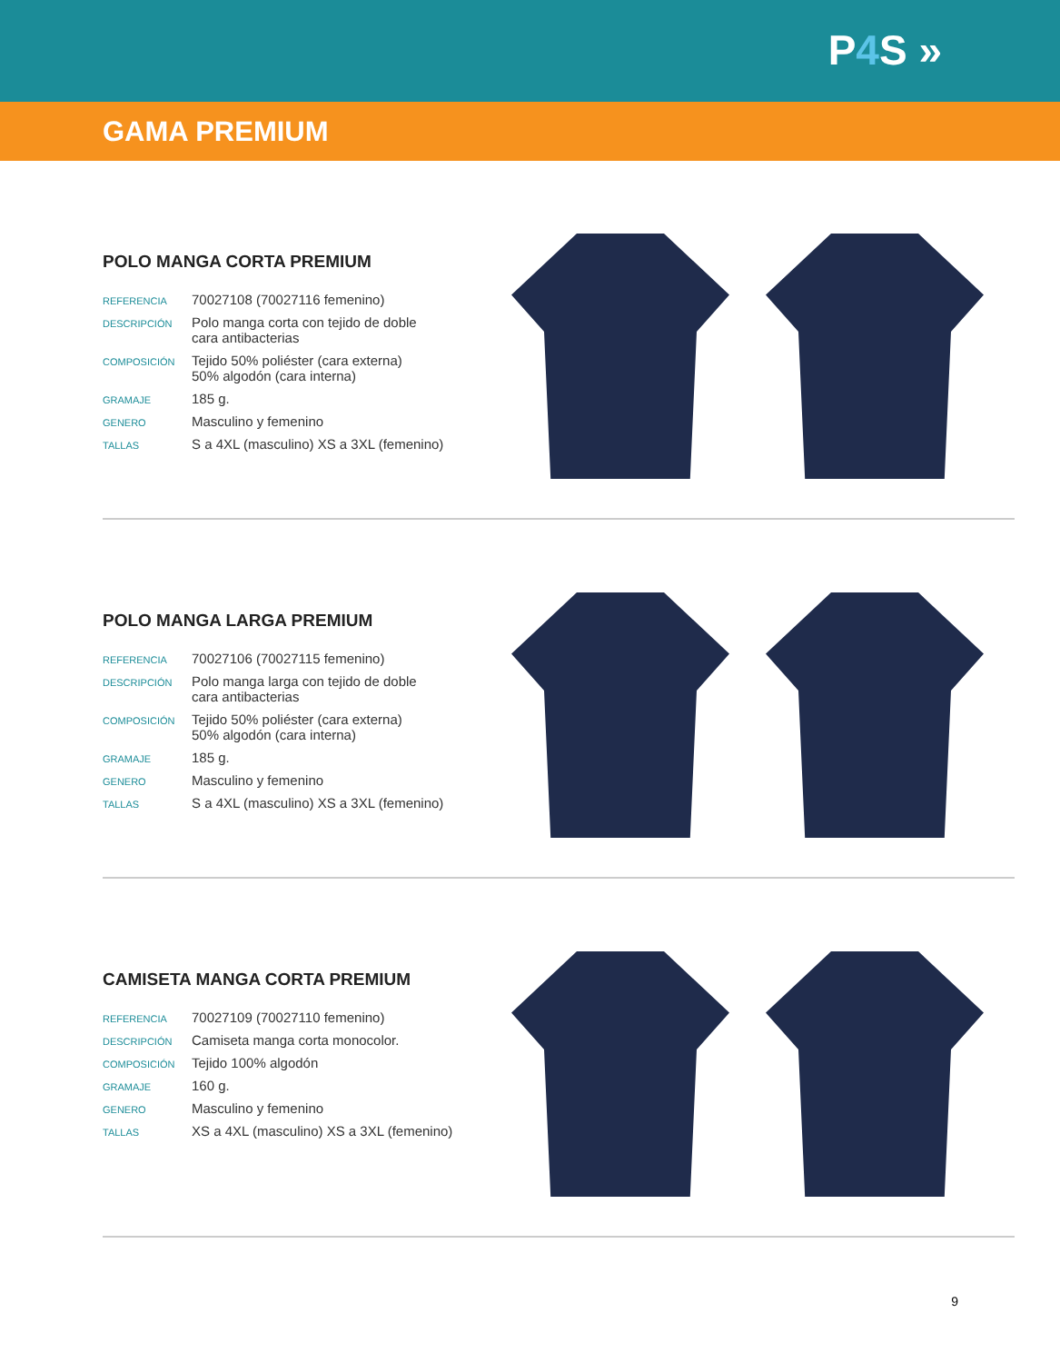P4 S »
GAMA PREMIUM
POLO MANGA CORTA PREMIUM
| REFERENCIA | 70027108 (70027116 femenino) |
| DESCRIPCIÓN | Polo manga corta con tejido de doble cara antibacterias |
| COMPOSICIÓN | Tejido 50% poliéster (cara externa) 50% algodón (cara interna) |
| GRAMAJE | 185 g. |
| GENERO | Masculino y femenino |
| TALLAS | S a 4XL (masculino) XS a 3XL (femenino) |
POLO MANGA LARGA PREMIUM
| REFERENCIA | 70027106 (70027115 femenino) |
| DESCRIPCIÓN | Polo manga larga con tejido de doble cara antibacterias |
| COMPOSICIÓN | Tejido 50% poliéster (cara externa) 50% algodón (cara interna) |
| GRAMAJE | 185 g. |
| GENERO | Masculino y femenino |
| TALLAS | S a 4XL (masculino) XS a 3XL (femenino) |
CAMISETA MANGA CORTA PREMIUM
| REFERENCIA | 70027109 (70027110 femenino) |
| DESCRIPCIÓN | Camiseta manga corta monocolor. |
| COMPOSICIÓN | Tejido 100% algodón |
| GRAMAJE | 160 g. |
| GENERO | Masculino y femenino |
| TALLAS | XS a 4XL (masculino) XS a 3XL (femenino) |
9